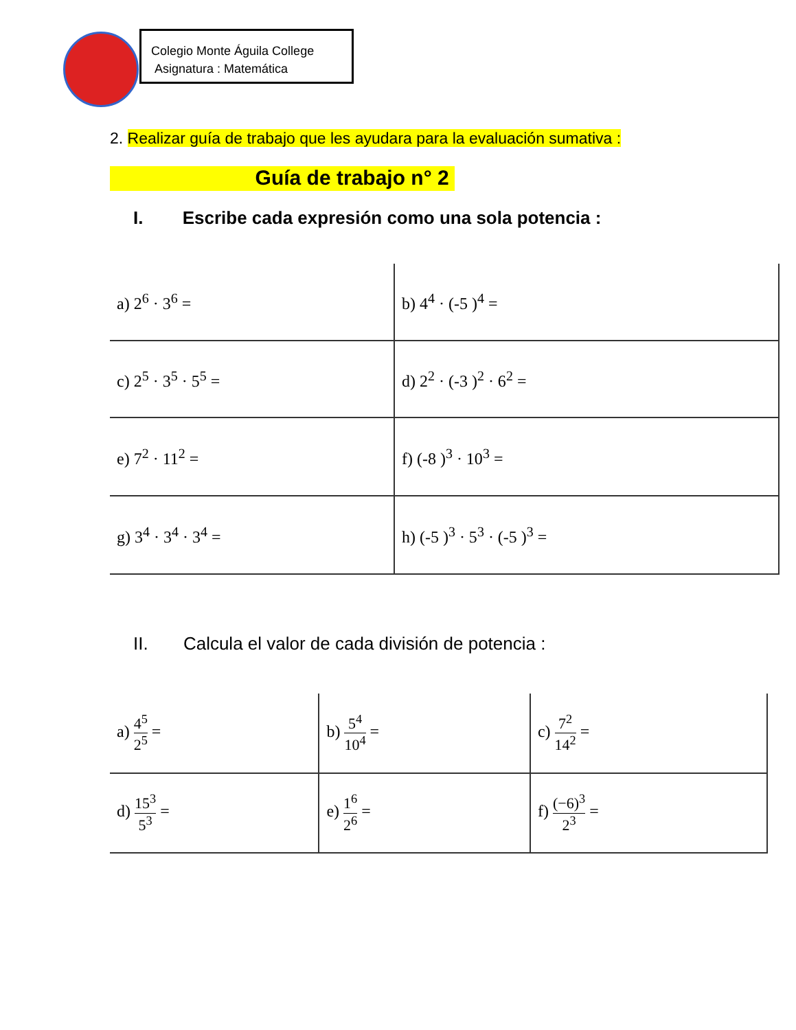Colegio Monte Águila College
Asignatura : Matemática
2. Realizar guía de trabajo que les ayudara para la evaluación sumativa :
Guía de trabajo n° 2
I. Escribe cada expresión como una sola potencia :
| a) 2<sup>6</sup> · 3<sup>6</sup> = | b) 4<sup>4</sup> · (-5 )<sup>4</sup> = |
| c) 2<sup>5</sup> · 3<sup>5</sup> · 5<sup>5</sup> = | d) 2<sup>2</sup> · (-3 )<sup>2</sup> · 6<sup>2</sup> = |
| e) 7<sup>2</sup> · 11<sup>2</sup> = | f) (-8 )<sup>3</sup> · 10<sup>3</sup> = |
| g) 3<sup>4</sup> · 3<sup>4</sup> · 3<sup>4</sup> = | h) (-5 )<sup>3</sup> · 5<sup>3</sup> · (-5 )<sup>3</sup> = |
II. Calcula el valor de cada división de potencia :
| a) 4<sup>5</sup> 2<sup>5</sup> = | b) 5<sup>4</sup> 10<sup>4</sup> = | c) 7<sup>2</sup> 14<sup>2</sup> = |
| d) 15<sup>3</sup> 5<sup>3</sup> = | e) 1<sup>6</sup> 2<sup>6</sup> = | f) (−6)<sup>3</sup> 2<sup>3</sup> = |